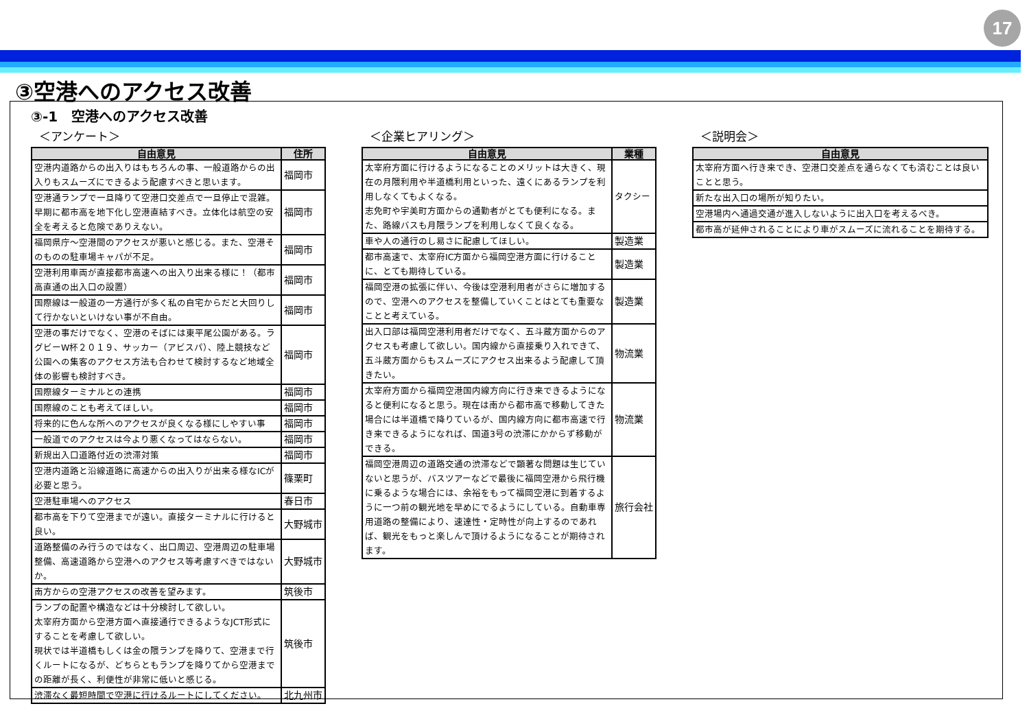17
③空港へのアクセス改善
③-1　空港へのアクセス改善
＜アンケート＞
| 自由意見 | 住所 |
| --- | --- |
| 空港内道路からの出入りはもちろんの事、一般道路からの出入りもスムーズにできるよう配慮すべきと思います。 | 福岡市 |
| 空港通ランプで一旦降りて空港口交差点で一旦停止で混雑。早期に都市高を地下化し空港直結すべき。立体化は航空の安全を考えると危険でありえない。 | 福岡市 |
| 福岡県庁～空港間のアクセスが悪いと感じる。また、空港そのものの駐車場キャパが不足。 | 福岡市 |
| 空港利用車両が直接都市高速への出入り出来る様に！（都市高直通の出入口の設置） | 福岡市 |
| 国際線は一般道の一方通行が多く私の自宅からだと大回りして行かないといけない事が不自由。 | 福岡市 |
| 空港の事だけでなく、空港のそばには東平尾公園がある。ラグビーW杯２０１９、サッカー（アビスパ）、陸上競技など公園への集客のアクセス方法も合わせて検討するなど地域全体の影響も検討すべき。 | 福岡市 |
| 国際線ターミナルとの連携 | 福岡市 |
| 国際線のことも考えてほしい。 | 福岡市 |
| 将来的に色んな所へのアクセスが良くなる様にしやすい事 | 福岡市 |
| 一般道でのアクセスは今より悪くなってはならない。 | 福岡市 |
| 新規出入口道路付近の渋滞対策 | 福岡市 |
| 空港内道路と沿線道路に高速からの出入りが出来る様なICが必要と思う。 | 篠栗町 |
| 空港駐車場へのアクセス | 春日市 |
| 都市高を下りて空港までが遠い。直接ターミナルに行けると良い。 | 大野城市 |
| 道路整備のみ行うのではなく、出口周辺、空港周辺の駐車場整備、高速道路から空港へのアクセス等考慮すべきではないか。 | 大野城市 |
| 南方からの空港アクセスの改善を望みます。 | 筑後市 |
| ランプの配置や構造などは十分検討して欲しい。 太宰府方面から空港方面へ直接通行できるようなJCT形式にすることを考慮して欲しい。 現状では半道橋もしくは金の隈ランプを降りて、空港まで行くルートになるが、どちらともランプを降りてから空港までの距離が長く、利便性が非常に低いと感じる。 | 筑後市 |
| 渋滞なく最短時間で空港に行けるルートにしてください。 | 北九州市 |
＜企業ヒアリング＞
| 自由意見 | 業種 |
| --- | --- |
| 太宰府方面に行けるようになることのメリットは大きく、現在の月隈利用や半道橋利用といった、遠くにあるランプを利用しなくてもよくなる。 志免町や宇美町方面からの通勤者がとても便利になる。また、路線バスも月隈ランプを利用しなくて良くなる。 | タクシー |
| 車や人の通行のし易さに配慮してほしい。 | 製造業 |
| 都市高速で、太宰府IC方面から福岡空港方面に行けることに、とても期待している。 | 製造業 |
| 福岡空港の拡張に伴い、今後は空港利用者がさらに増加するので、空港へのアクセスを整備していくことはとても重要なことと考えている。 | 製造業 |
| 出入口部は福岡空港利用者だけでなく、五斗蔵方面からのアクセスも考慮して欲しい。国内線から直接乗り入れできて、五斗蔵方面からもスムーズにアクセス出来るよう配慮して頂きたい。 | 物流業 |
| 太宰府方面から福岡空港国内線方向に行き来できるようになると便利になると思う。現在は南から都市高で移動してきた場合には半道橋で降りているが、国内線方向に都市高速で行き来できるようになれば、国道3号の渋滞にかからず移動ができる。 | 物流業 |
| 福岡空港周辺の道路交通の渋滞などで顕著な問題は生じていないと思うが、バスツアーなどで最後に福岡空港から飛行機に乗るような場合には、余裕をもって福岡空港に到着するように一つ前の観光地を早めにでるようにしている。自動車専用道路の整備により、速達性・定時性が向上するのであれば、観光をもっと楽しんで頂けるようになることが期待されます。 | 旅行会社 |
＜説明会＞
| 自由意見 |
| --- |
| 太宰府方面へ行き来でき、空港口交差点を通らなくても済むことは良いことと思う。 |
| 新たな出入口の場所が知りたい。 |
| 空港場内へ通過交通が進入しないように出入口を考えるべき。 |
| 都市高が延伸されることにより車がスムーズに流れることを期待する。 |